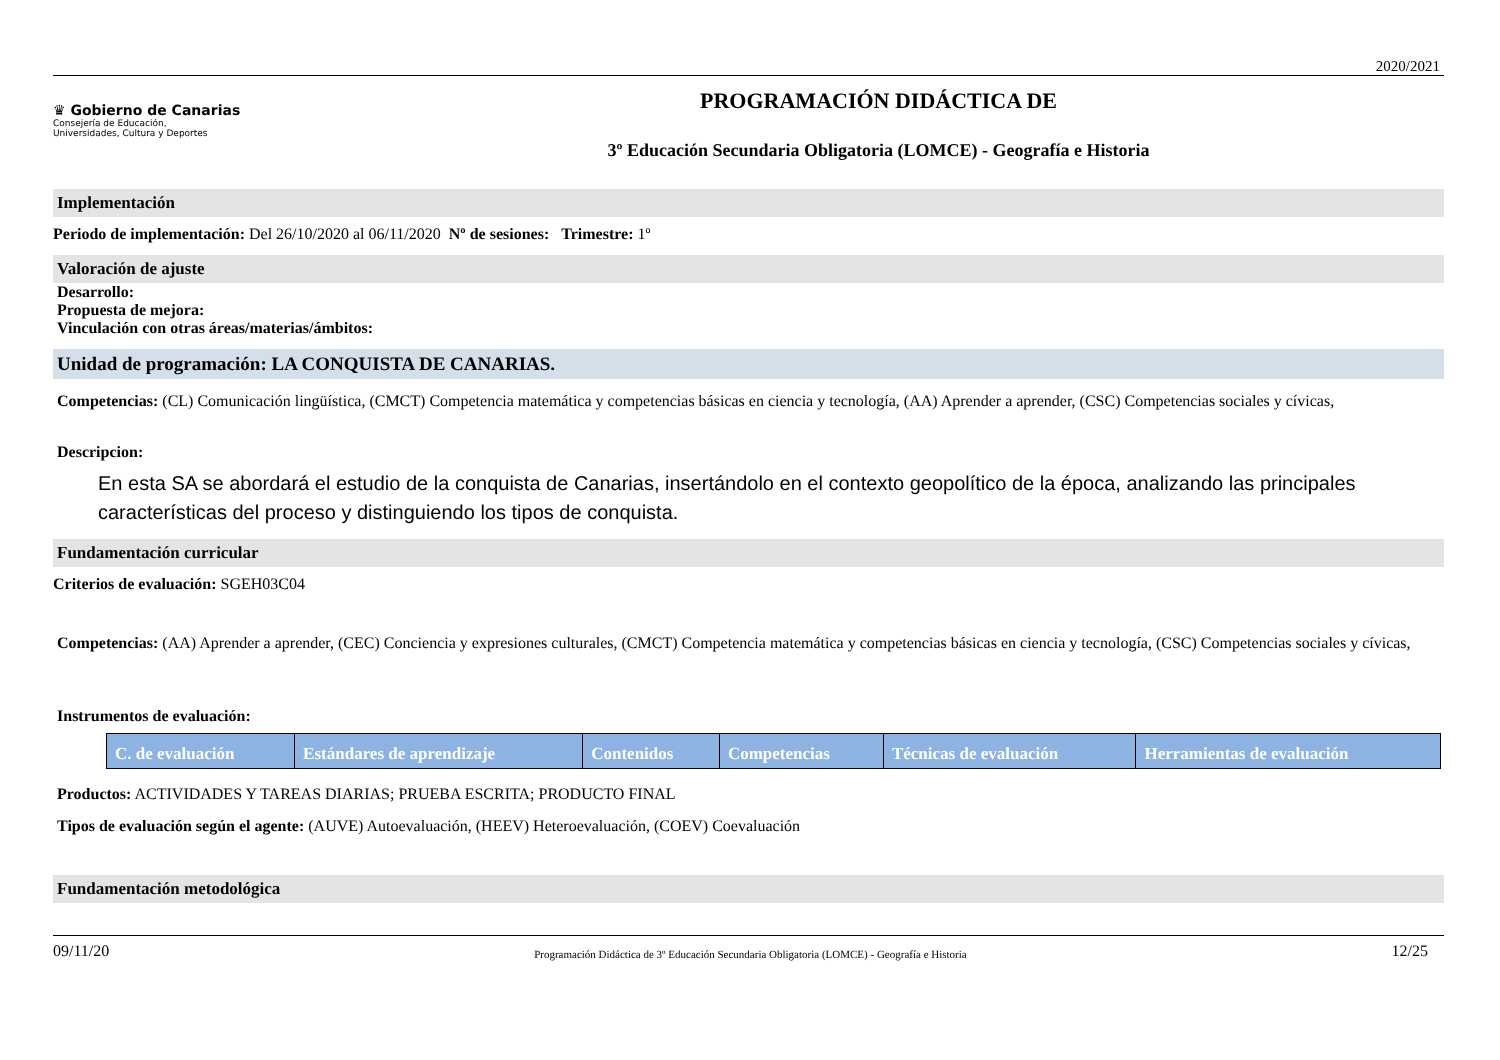2020/2021
♛ Gobierno de Canarias
Consejería de Educación,
Universidades, Cultura y Deportes
PROGRAMACIÓN DIDÁCTICA DE
3º Educación Secundaria Obligatoria (LOMCE) - Geografía e Historia
Implementación
Periodo de implementación: Del 26/10/2020 al 06/11/2020 Nº de sesiones: Trimestre: 1º
Valoración de ajuste
Desarrollo:
Propuesta de mejora:
Vinculación con otras áreas/materias/ámbitos:
Unidad de programación: LA CONQUISTA DE CANARIAS.
Competencias: (CL) Comunicación lingüística, (CMCT) Competencia matemática y competencias básicas en ciencia y tecnología, (AA) Aprender a aprender, (CSC) Competencias sociales y cívicas,
Descripcion:
En esta SA se abordará el estudio de la conquista de Canarias, insertándolo en el contexto geopolítico de la época, analizando las principales características del proceso y distinguiendo los tipos de conquista.
Fundamentación curricular
Criterios de evaluación: SGEH03C04
Competencias: (AA) Aprender a aprender, (CEC) Conciencia y expresiones culturales, (CMCT) Competencia matemática y competencias básicas en ciencia y tecnología, (CSC) Competencias sociales y cívicas,
Instrumentos de evaluación:
| C. de evaluación | Estándares de aprendizaje | Contenidos | Competencias | Técnicas de evaluación | Herramientas de evaluación |
| --- | --- | --- | --- | --- | --- |
Productos: ACTIVIDADES Y TAREAS DIARIAS; PRUEBA ESCRITA; PRODUCTO FINAL
Tipos de evaluación según el agente: (AUVE) Autoevaluación, (HEEV) Heteroevaluación, (COEV) Coevaluación
Fundamentación metodológica
09/11/20 Programación Didáctica de 3º Educación Secundaria Obligatoria (LOMCE) - Geografía e Historia 12/25